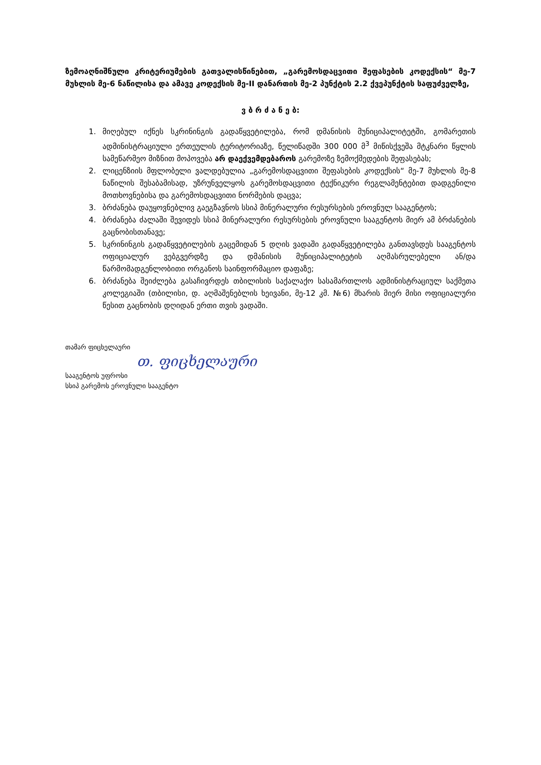ზემოაღნიშნული კრიტერიუმების გათვალისწინებით, „გარემოსდაცვითი შეფასების კოდექსის“ მე-7 მუხლის მე-6 ნაწილისა და ამავე კოდექსის მე-II დანართის მე-2 პუნქტის 2.2 ქვეპუნქტის საფუძველზე,
ვ ბ რ ძ ა ნ ე ბ:
1. მიღებულ იქნეს სკრინინგის გადაწყვეტილება, რომ დმანისის მუნიციპალიტეტში, გომარეთის ადმინისტრაციული ერთეულის ტერიტორიაზე, წელიწადში 300 000 მ<sup>3</sup> მიწისქვეშა მტკნარი წყლის სამეწარმეო მიზნით მოპოვება არ დაექვემდებაროს გარემოზე ზემოქმედების შეფასებას;
2. ლიცენზიის მფლობელი ვალდებულია „გარემოსდაცვითი შეფასების კოდექსის“ მე-7 მუხლის მე-8 ნაწილის შესაბამისად, უზრუნველყოს გარემოსდაცვითი ტექნიკური რეგლამენტებით დადგენილი მოთხოვნებისა და გარემოსდაცვითი ნორმების დაცვა;
3. ბრძანება დაუყოვნებლივ გაეგზავნოს სსიპ მინერალური რესურსების ეროვნულ სააგენტოს;
4. ბრძანება ძალაში შევიდეს სსიპ მინერალური რესურსების ეროვნული სააგენტოს მიერ ამ ბრძანების გაცნობისთანავე;
5. სკრინინგის გადაწყვეტილების გაცემიდან 5 დღის ვადაში გადაწყვეტილება განთავსდეს სააგენტოს ოფიციალურ ვებგვერდზე და დმანისის მუნიციპალიტეტის აღმასრულებელი ან/და წარმომადგენლობითი ორგანოს საინფორმაციო დაფაზე;
6. ბრძანება შეიძლება გასაჩივრდეს თბილისის საქალაქო სასამართლოს ადმინისტრაციულ საქმეთა კოლეგიაში (თბილისი, დ. აღმაშენებლის ხეივანი, მე-12 კმ. №6) მხარის მიერ მისი ოფიციალური წესით გაცნობის დღიდან ერთი თვის ვადაში.
თამარ ფიცხელაური
თ. ფიცხელაური
სააგენტოს უფროსი
სსიპ გარემოს ეროვნული სააგენტო